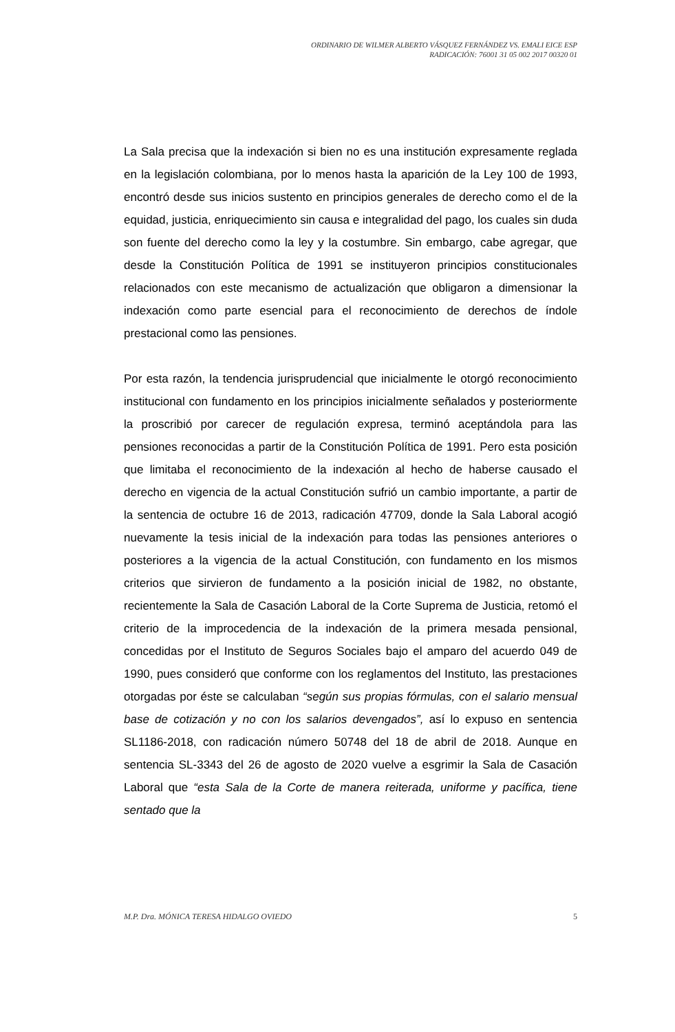ORDINARIO DE WILMER ALBERTO VÁSQUEZ FERNÁNDEZ VS. EMALI EICE ESP
RADICACIÓN: 76001 31 05 002 2017 00320 01
La Sala precisa que la indexación si bien no es una institución expresamente reglada en la legislación colombiana, por lo menos hasta la aparición de la Ley 100 de 1993, encontró desde sus inicios sustento en principios generales de derecho como el de la equidad, justicia, enriquecimiento sin causa e integralidad del pago, los cuales sin duda son fuente del derecho como la ley y la costumbre. Sin embargo, cabe agregar, que desde la Constitución Política de 1991 se instituyeron principios constitucionales relacionados con este mecanismo de actualización que obligaron a dimensionar la indexación como parte esencial para el reconocimiento de derechos de índole prestacional como las pensiones.
Por esta razón, la tendencia jurisprudencial que inicialmente le otorgó reconocimiento institucional con fundamento en los principios inicialmente señalados y posteriormente la proscribió por carecer de regulación expresa, terminó aceptándola para las pensiones reconocidas a partir de la Constitución Política de 1991. Pero esta posición que limitaba el reconocimiento de la indexación al hecho de haberse causado el derecho en vigencia de la actual Constitución sufrió un cambio importante, a partir de la sentencia de octubre 16 de 2013, radicación 47709, donde la Sala Laboral acogió nuevamente la tesis inicial de la indexación para todas las pensiones anteriores o posteriores a la vigencia de la actual Constitución, con fundamento en los mismos criterios que sirvieron de fundamento a la posición inicial de 1982, no obstante, recientemente la Sala de Casación Laboral de la Corte Suprema de Justicia, retomó el criterio de la improcedencia de la indexación de la primera mesada pensional, concedidas por el Instituto de Seguros Sociales bajo el amparo del acuerdo 049 de 1990, pues consideró que conforme con los reglamentos del Instituto, las prestaciones otorgadas por éste se calculaban “según sus propias fórmulas, con el salario mensual base de cotización y no con los salarios devengados”, así lo expuso en sentencia SL1186-2018, con radicación número 50748 del 18 de abril de 2018. Aunque en sentencia SL-3343 del 26 de agosto de 2020 vuelve a esgrimir la Sala de Casación Laboral que “esta Sala de la Corte de manera reiterada, uniforme y pacífica, tiene sentado que la
M.P. Dra. MÓNICA TERESA HIDALGO OVIEDO 5